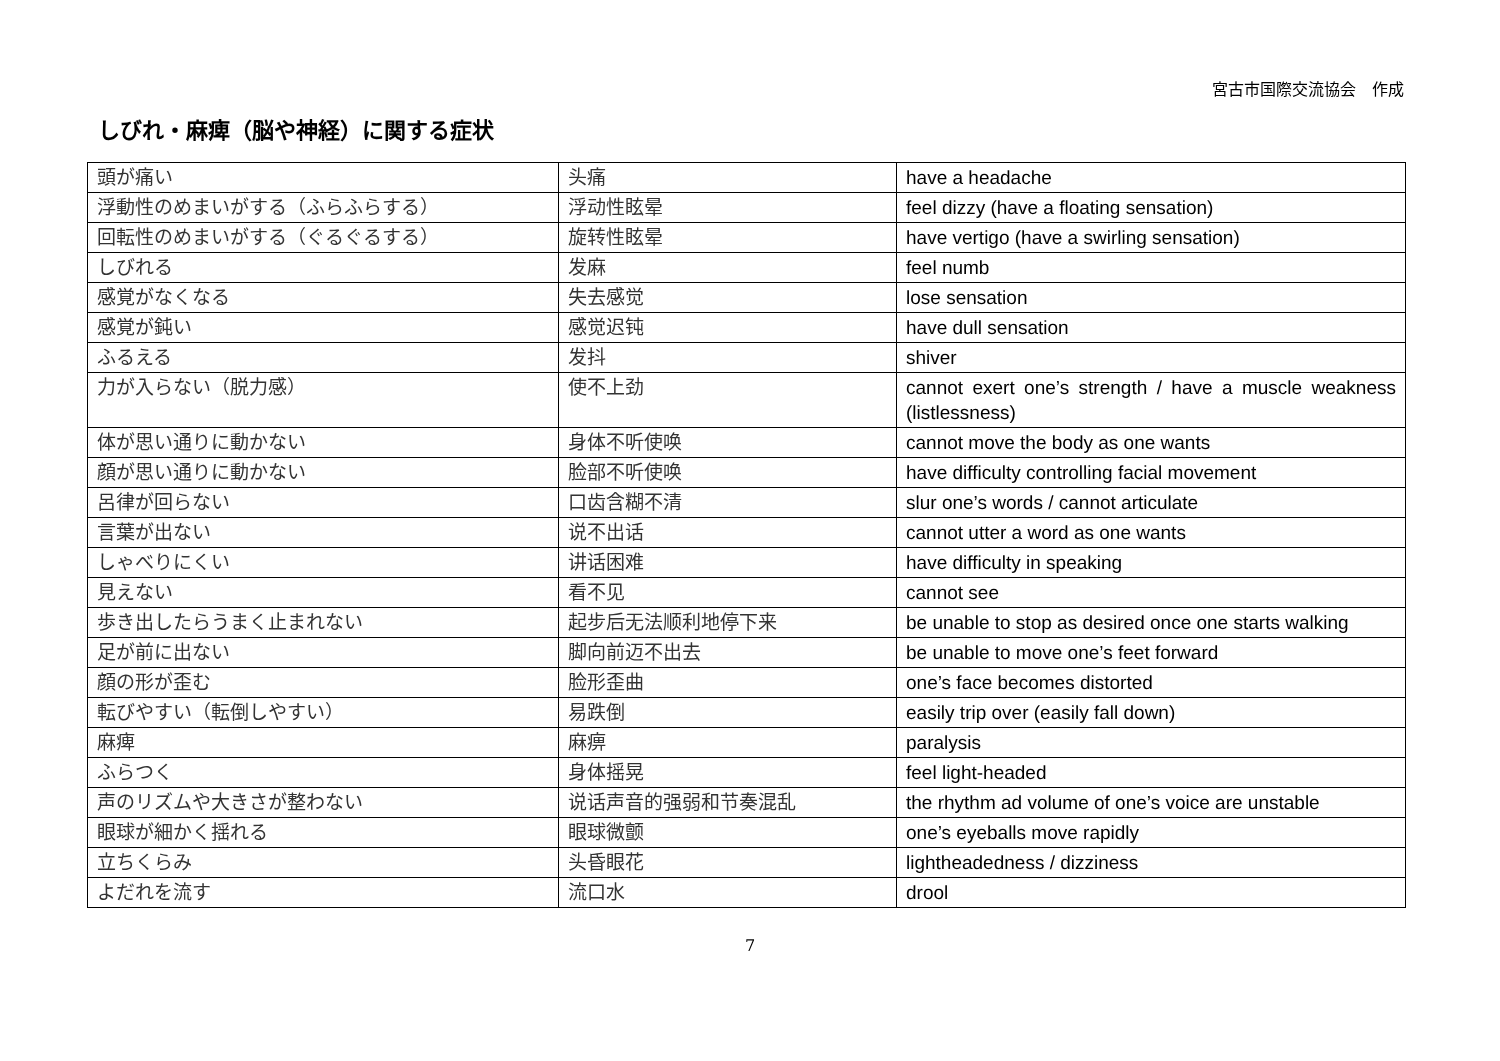宮古市国際交流協会　作成
しびれ・麻痺（脳や神経）に関する症状
| 頭が痛い | 头痛 | have a headache |
| 浮動性のめまいがする（ふらふらする） | 浮动性眩晕 | feel dizzy (have a floating sensation) |
| 回転性のめまいがする（ぐるぐるする） | 旋转性眩晕 | have vertigo (have a swirling sensation) |
| しびれる | 发麻 | feel numb |
| 感覚がなくなる | 失去感觉 | lose sensation |
| 感覚が鈍い | 感觉迟钝 | have dull sensation |
| ふるえる | 发抖 | shiver |
| 力が入らない（脱力感） | 使不上劲 | cannot exert one’s strength / have a muscle weakness (listlessness) |
| 体が思い通りに動かない | 身体不听使唤 | cannot move the body as one wants |
| 顔が思い通りに動かない | 脸部不听使唤 | have difficulty controlling facial movement |
| 呂律が回らない | 口齿含糊不清 | slur one’s words / cannot articulate |
| 言葉が出ない | 说不出话 | cannot utter a word as one wants |
| しゃべりにくい | 讲话困难 | have difficulty in speaking |
| 見えない | 看不见 | cannot see |
| 歩き出したらうまく止まれない | 起步后无法顺利地停下来 | be unable to stop as desired once one starts walking |
| 足が前に出ない | 脚向前迈不出去 | be unable to move one’s feet forward |
| 顔の形が歪む | 脸形歪曲 | one’s face becomes distorted |
| 転びやすい（転倒しやすい） | 易跌倒 | easily trip over (easily fall down) |
| 麻痺 | 麻痹 | paralysis |
| ふらつく | 身体摇晃 | feel light-headed |
| 声のリズムや大きさが整わない | 说话声音的强弱和节奏混乱 | the rhythm ad volume of one’s voice are unstable |
| 眼球が細かく揺れる | 眼球微颤 | one’s eyeballs move rapidly |
| 立ちくらみ | 头昏眼花 | lightheadedness / dizziness |
| よだれを流す | 流口水 | drool |
7